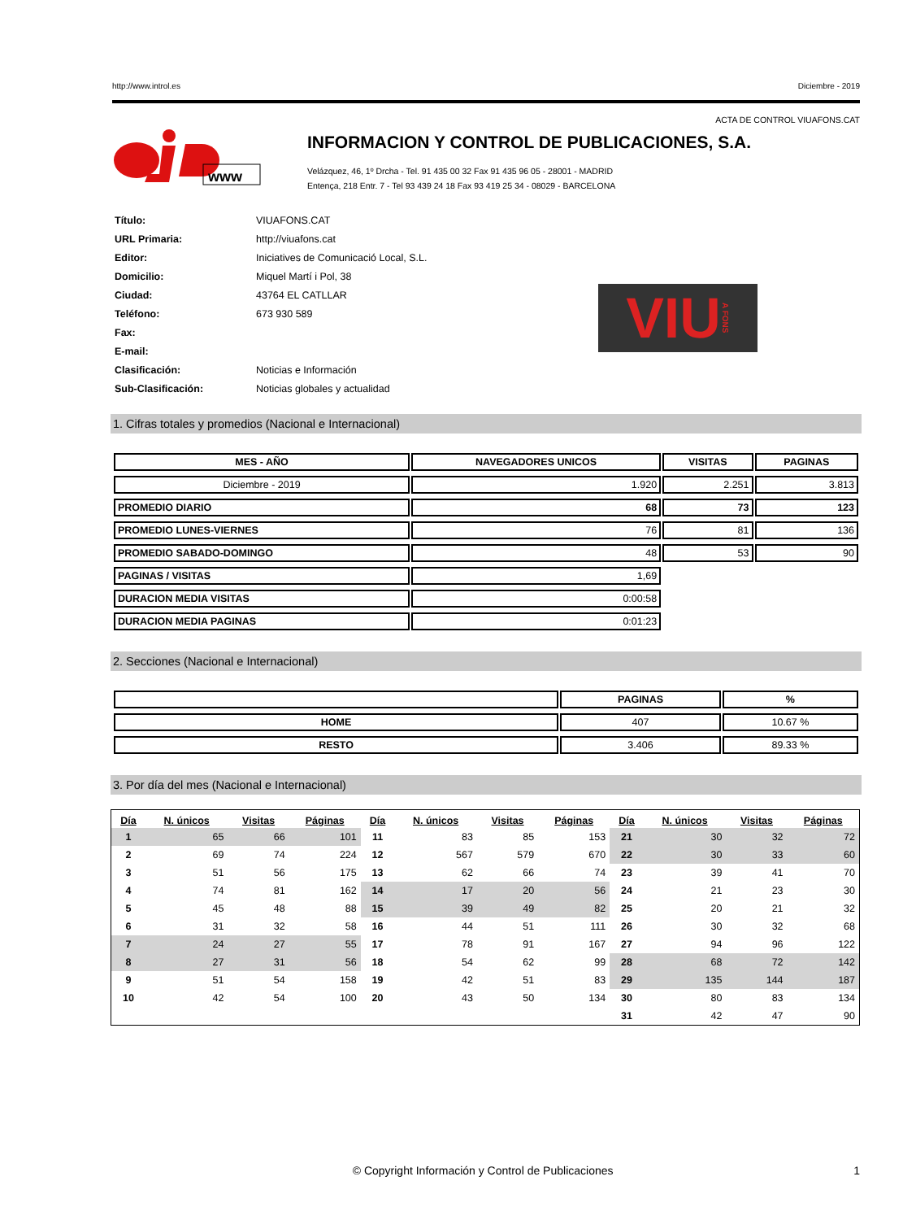http://www.introl.es Diciembre - 2019
ACTA DE CONTROL VIUAFONS.CAT
www
INFORMACION Y CONTROL DE PUBLICACIONES, S.A.
Velázquez, 46, 1º Drcha - Tel. 91 435 00 32 Fax 91 435 96 05 - 28001 - MADRID
Entença, 218 Entr. 7 - Tel 93 439 24 18 Fax 93 419 25 34 - 08029 - BARCELONA
| Título: | VIUAFONS.CAT |
| URL Primaria: | http://viuafons.cat |
| Editor: | Iniciatives de Comunicació Local, S.L. |
| Domicilio: | Miquel Martí i Pol, 38 |
| Ciudad: | 43764 EL CATLLAR |
| Teléfono: | 673 930 589 |
| Fax: | |
| E-mail: | |
| Clasificación: | Noticias e Información |
| Sub-Clasificación: | Noticias globales y actualidad |
VIU A FONS
1. Cifras totales y promedios (Nacional e Internacional)
| MES - AÑO | NAVEGADORES UNICOS | VISITAS | PAGINAS |
| --- | --- | --- | --- |
| Diciembre - 2019 | 1.920 | 2.251 | 3.813 |
| PROMEDIO DIARIO | 68 | 73 | 123 |
| PROMEDIO LUNES-VIERNES | 76 | 81 | 136 |
| PROMEDIO SABADO-DOMINGO | 48 | 53 | 90 |
| PAGINAS / VISITAS | 1,69 | | |
| DURACION MEDIA VISITAS | 0:00:58 | | |
| DURACION MEDIA PAGINAS | 0:01:23 | | |
2. Secciones (Nacional e Internacional)
| | PAGINAS | % |
| --- | --- | --- |
| HOME | 407 | 10.67 % |
| RESTO | 3.406 | 89.33 % |
3. Por día del mes (Nacional e Internacional)
| Día | N. únicos | Visitas | Páginas | Día | N. únicos | Visitas | Páginas | Día | N. únicos | Visitas | Páginas |
| --- | --- | --- | --- | --- | --- | --- | --- | --- | --- | --- | --- |
| 1 | 65 | 66 | 101 | 11 | 83 | 85 | 153 | 21 | 30 | 32 | 72 |
| 2 | 69 | 74 | 224 | 12 | 567 | 579 | 670 | 22 | 30 | 33 | 60 |
| 3 | 51 | 56 | 175 | 13 | 62 | 66 | 74 | 23 | 39 | 41 | 70 |
| 4 | 74 | 81 | 162 | 14 | 17 | 20 | 56 | 24 | 21 | 23 | 30 |
| 5 | 45 | 48 | 88 | 15 | 39 | 49 | 82 | 25 | 20 | 21 | 32 |
| 6 | 31 | 32 | 58 | 16 | 44 | 51 | 111 | 26 | 30 | 32 | 68 |
| 7 | 24 | 27 | 55 | 17 | 78 | 91 | 167 | 27 | 94 | 96 | 122 |
| 8 | 27 | 31 | 56 | 18 | 54 | 62 | 99 | 28 | 68 | 72 | 142 |
| 9 | 51 | 54 | 158 | 19 | 42 | 51 | 83 | 29 | 135 | 144 | 187 |
| 10 | 42 | 54 | 100 | 20 | 43 | 50 | 134 | 30 | 80 | 83 | 134 |
| | | | | | | | | 31 | 42 | 47 | 90 |
© Copyright Información y Control de Publicaciones 1